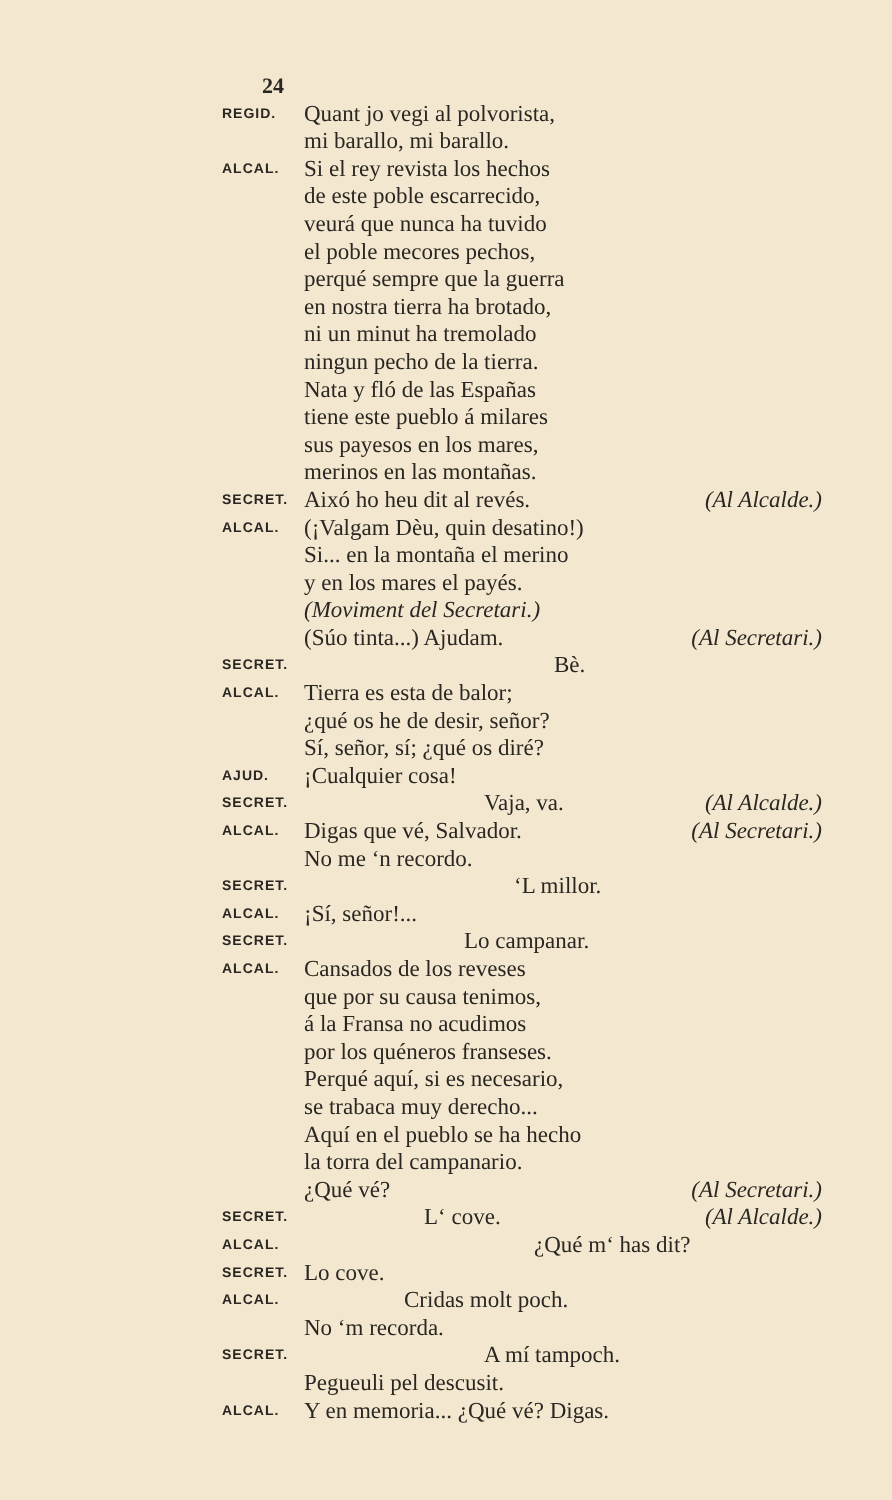24
REGID. Quant jo vegi al polvorista,
mi barallo, mi barallo.
ALCAL. Si el rey revista los hechos
de este poble escarrecido,
veurá que nunca ha tuvido
el poble mecores pechos,
perqué sempre que la guerra
en nostra tierra ha brotado,
ni un minut ha tremolado
ningun pecho de la tierra.
Nata y fló de las Españas
tiene este pueblo á milares
sus payesos en los mares,
merinos en las montañas.
SECRET. Aixó ho heu dit al revés. (Al Alcalde.)
ALCAL. (¡Valgam Dèu, quin desatino!)
Si... en la montaña el merino
y en los mares el payés.
(Moviment del Secretari.)
(Súo tinta...) Ajudam. (Al Secretari.)
SECRET. Bè.
ALCAL. Tierra es esta de balor;
¿qué os he de desir, señor?
Sí, señor, sí; ¿qué os diré?
AJUD. ¡Cualquier cosa!
SECRET. Vaja, va. (Al Alcalde.)
ALCAL. Digas que vé, Salvador. (Al Secretari.)
No me ‘n recordo.
SECRET. ‘L millor.
ALCAL. ¡Sí, señor!...
SECRET. Lo campanar.
ALCAL. Cansados de los reveses
que por su causa tenimos,
á la Fransa no acudimos
por los quéneros franseses.
Perqué aquí, si es necesario,
se trabaca muy derecho...
Aquí en el pueblo se ha hecho
la torra del campanario.
¿Qué vé? (Al Secretari.)
SECRET. L‘ cove. (Al Alcalde.)
ALCAL. ¿Qué m‘ has dit?
SECRET. Lo cove.
ALCAL. Cridas molt poch.
No ‘m recorda.
SECRET. A mí tampoch.
Pegueuli pel descusit.
ALCAL. Y en memoria... ¿Qué vé? Digas.